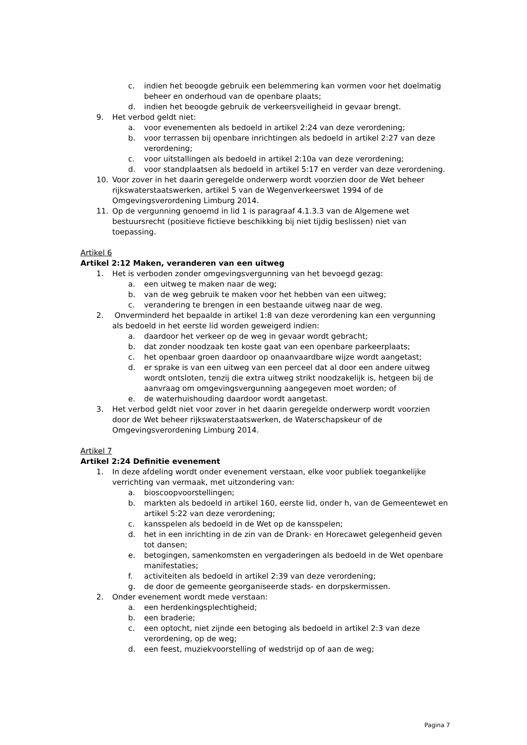c. indien het beoogde gebruik een belemmering kan vormen voor het doelmatig beheer en onderhoud van de openbare plaats;
d. indien het beoogde gebruik de verkeersveiligheid in gevaar brengt.
9. Het verbod geldt niet:
a. voor evenementen als bedoeld in artikel 2:24 van deze verordening;
b. voor terrassen bij openbare inrichtingen als bedoeld in artikel 2:27 van deze verordening;
c. voor uitstallingen als bedoeld in artikel 2:10a van deze verordening;
d. voor standplaatsen als bedoeld in artikel 5:17 en verder van deze verordening.
10. Voor zover in het daarin geregelde onderwerp wordt voorzien door de Wet beheer rijkswaterstaatswerken, artikel 5 van de Wegenverkeerswet 1994 of de Omgevingsverordening Limburg 2014.
11. Op de vergunning genoemd in lid 1 is paragraaf 4.1.3.3 van de Algemene wet bestuursrecht (positieve fictieve beschikking bij niet tijdig beslissen) niet van toepassing.
Artikel 6
Artikel 2:12 Maken, veranderen van een uitweg
1. Het is verboden zonder omgevingsvergunning van het bevoegd gezag:
a. een uitweg te maken naar de weg;
b. van de weg gebruik te maken voor het hebben van een uitweg;
c. verandering te brengen in een bestaande uitweg naar de weg.
2. Onverminderd het bepaalde in artikel 1:8 van deze verordening kan een vergunning als bedoeld in het eerste lid worden geweigerd indien:
a. daardoor het verkeer op de weg in gevaar wordt gebracht;
b. dat zonder noodzaak ten koste gaat van een openbare parkeerplaats;
c. het openbaar groen daardoor op onaanvaardbare wijze wordt aangetast;
d. er sprake is van een uitweg van een perceel dat al door een andere uitweg wordt ontsloten, tenzij die extra uitweg strikt noodzakelijk is, hetgeen bij de aanvraag om omgevingsvergunning aangegeven moet worden; of
e. de waterhuishouding daardoor wordt aangetast.
3. Het verbod geldt niet voor zover in het daarin geregelde onderwerp wordt voorzien door de Wet beheer rijkswaterstaatswerken, de Waterschapskeur of de Omgevingsverordening Limburg 2014.
Artikel 7
Artikel 2:24 Definitie evenement
1. In deze afdeling wordt onder evenement verstaan, elke voor publiek toegankelijke verrichting van vermaak, met uitzondering van:
a. bioscoopvoorstellingen;
b. markten als bedoeld in artikel 160, eerste lid, onder h, van de Gemeentewet en artikel 5:22 van deze verordening;
c. kansspelen als bedoeld in de Wet op de kansspelen;
d. het in een inrichting in de zin van de Drank- en Horecawet gelegenheid geven tot dansen;
e. betogingen, samenkomsten en vergaderingen als bedoeld in de Wet openbare manifestaties;
f. activiteiten als bedoeld in artikel 2:39 van deze verordening;
g. de door de gemeente georganiseerde stads- en dorpskermissen.
2. Onder evenement wordt mede verstaan:
a. een herdenkingsplechtigheid;
b. een braderie;
c. een optocht, niet zijnde een betoging als bedoeld in artikel 2:3 van deze verordening, op de weg;
d. een feest, muziekvoorstelling of wedstrijd op of aan de weg;
Pagina 7